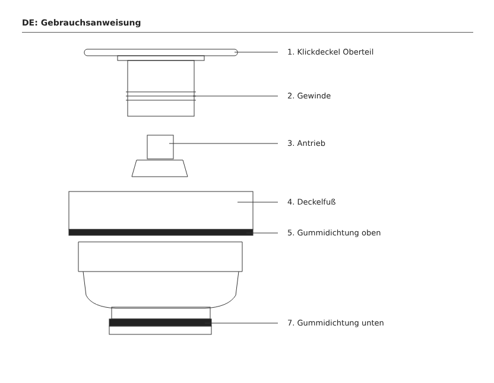DE: Gebrauchsanweisung
1. Klickdeckel Oberteil
2. Gewinde
3. Antrieb
4. Deckelfuß
5. Gummidichtung oben
7. Gummidichtung unten